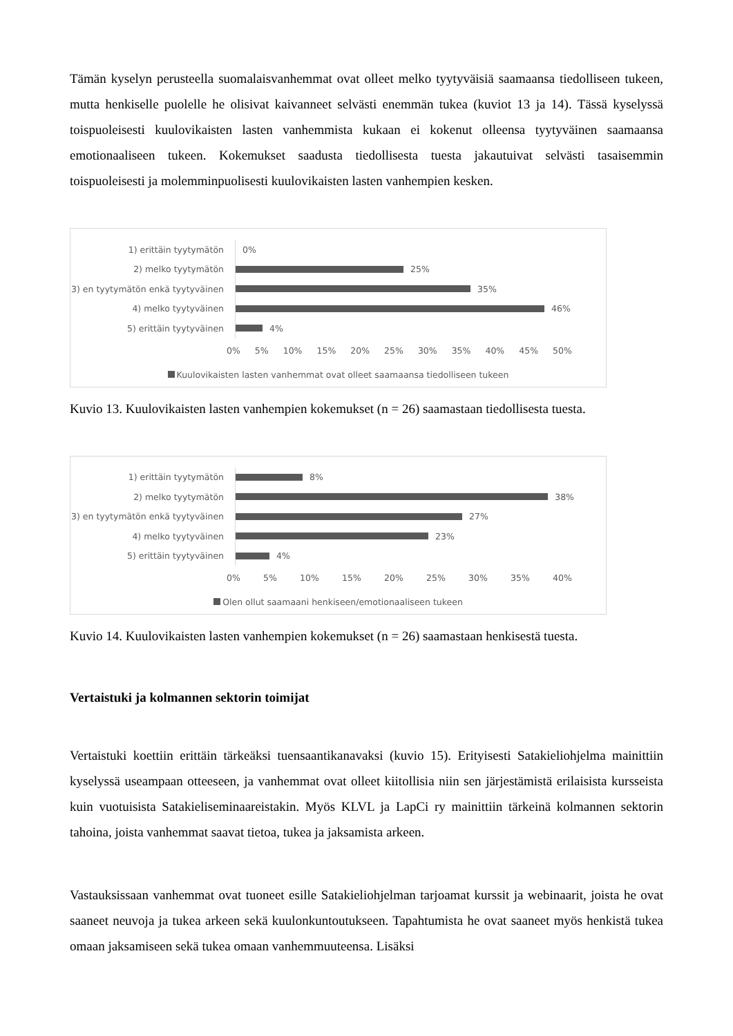Tämän kyselyn perusteella suomalaisvanhemmat ovat olleet melko tyytyväisiä saamaansa tiedolliseen tukeen, mutta henkiselle puolelle he olisivat kaivanneet selvästi enemmän tukea (kuviot 13 ja 14). Tässä kyselyssä toispuoleisesti kuulovikaisten lasten vanhemmista kukaan ei kokenut olleensa tyytyväinen saamaansa emotionaaliseen tukeen. Kokemukset saadusta tiedollisesta tuesta jakautuivat selvästi tasaisemmin toispuoleisesti ja molemminpuolisesti kuulovikaisten lasten vanhempien kesken.
1) erittäin tyytymätön
0%
2) melko tyytymätön
25%
3) en tyytymätön enkä tyytyväinen
35%
4) melko tyytyväinen
46%
5) erittäin tyytyväinen
4%
0% 5% 10% 15% 20% 25% 30% 35% 40% 45% 50%
Kuulovikaisten lasten vanhemmat ovat olleet saamaansa tiedolliseen tukeen
Kuvio 13. Kuulovikaisten lasten vanhempien kokemukset (n = 26) saamastaan tiedollisesta tuesta.
1) erittäin tyytymätön
8%
2) melko tyytymätön
38%
3) en tyytymätön enkä tyytyväinen
27%
4) melko tyytyväinen
23%
5) erittäin tyytyväinen
4%
0% 5% 10% 15% 20% 25% 30% 35% 40%
Olen ollut saamaani henkiseen/emotionaaliseen tukeen
Kuvio 14. Kuulovikaisten lasten vanhempien kokemukset (n = 26) saamastaan henkisestä tuesta.
Vertaistuki ja kolmannen sektorin toimijat
Vertaistuki koettiin erittäin tärkeäksi tuensaantikanavaksi (kuvio 15). Erityisesti Satakieliohjelma mainittiin kyselyssä useampaan otteeseen, ja vanhemmat ovat olleet kiitollisia niin sen järjestämistä erilaisista kursseista kuin vuotuisista Satakieliseminaareistakin. Myös KLVL ja LapCi ry mainittiin tärkeinä kolmannen sektorin tahoina, joista vanhemmat saavat tietoa, tukea ja jaksamista arkeen.
Vastauksissaan vanhemmat ovat tuoneet esille Satakieliohjelman tarjoamat kurssit ja webinaarit, joista he ovat saaneet neuvoja ja tukea arkeen sekä kuulonkuntoutukseen. Tapahtumista he ovat saaneet myös henkistä tukea omaan jaksamiseen sekä tukea omaan vanhemmuuteensa. Lisäksi